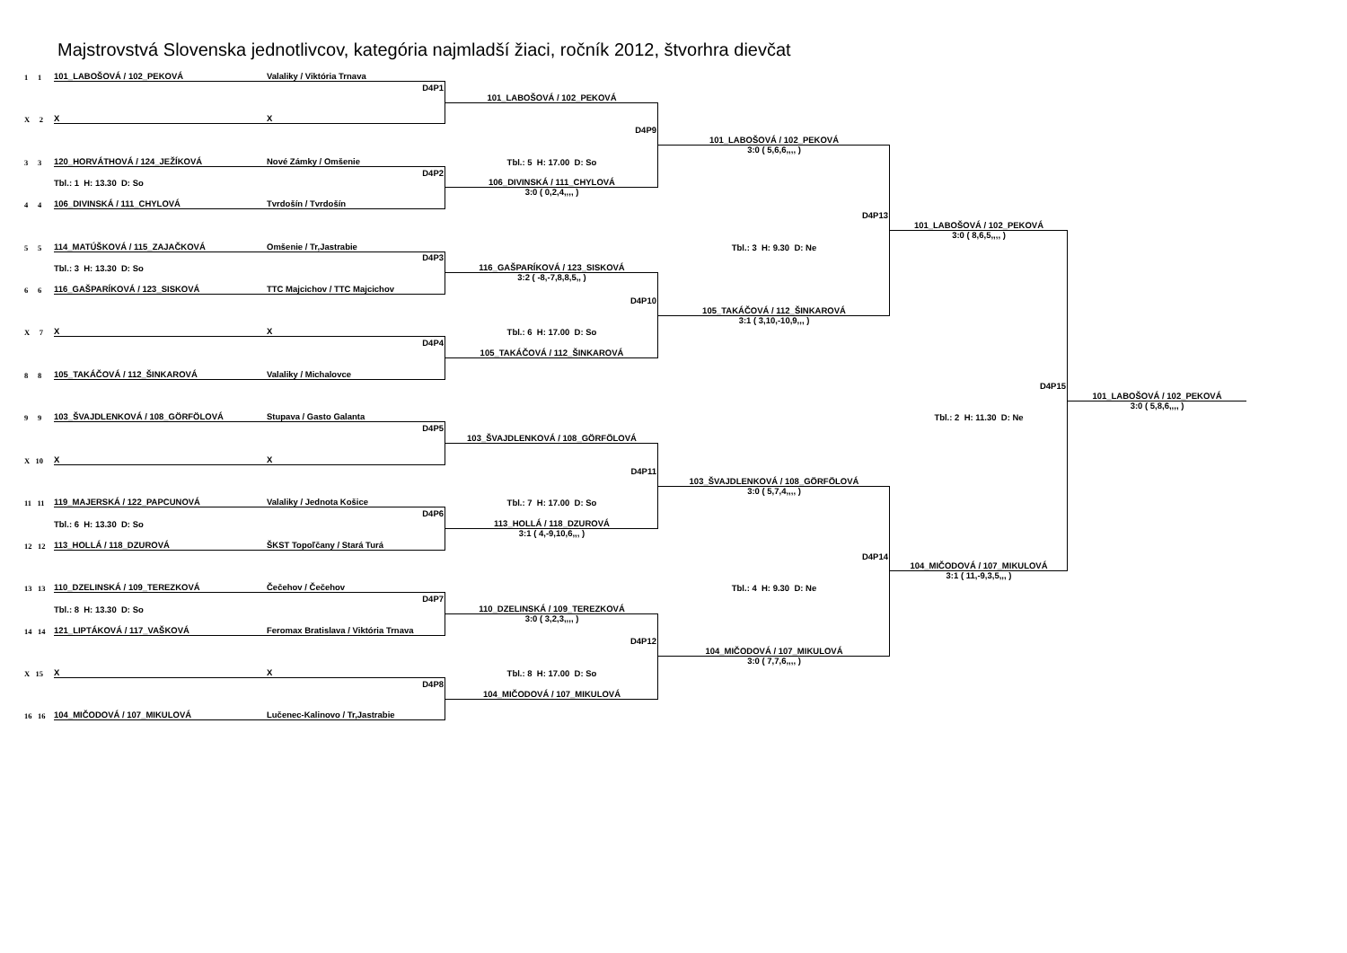Majstrovstvá Slovenska jednotlivcov, kategória najmladší žiaci, ročník 2012, štvorhra dievčat
1 1
101_LABOŠOVÁ / 102_PEKOVÁ
Valaliky / Viktória Trnava
D4P1
101_LABOŠOVÁ / 102_PEKOVÁ
X 2
X
X
D4P9
101_LABOŠOVÁ / 102_PEKOVÁ
3:0 ( 5,6,6,,,, )
3 3
120_HORVÁTHOVÁ / 124_JEŽÍKOVÁ
Nové Zámky / Omšenie
Tbl.: 5 H: 17.00 D: So
D4P2
Tbl.: 1 H: 13.30 D: So
106_DIVINSKÁ / 111_CHYLOVÁ
3:0 ( 0,2,4,,,, )
4 4
106_DIVINSKÁ / 111_CHYLOVÁ
Tvrdošín / Tvrdošín
D4P13
101_LABOŠOVÁ / 102_PEKOVÁ
3:0 ( 8,6,5,,,, )
5 5
114_MATÚŠKOVÁ / 115_ZAJAČKOVÁ
Omšenie / Tr,Jastrabie
Tbl.: 3 H: 9.30 D: Ne
D4P3
Tbl.: 3 H: 13.30 D: So
116_GAŠPARÍKOVÁ / 123_SISKOVÁ
3:2 ( -8,-7,8,8,5,, )
6 6
116_GAŠPARÍKOVÁ / 123_SISKOVÁ
TTC Majcichov / TTC Majcichov
D4P10
105_TAKÁČOVÁ / 112_ŠINKAROVÁ
3:1 ( 3,10,-10,9,,, )
X 7
X
X
Tbl.: 6 H: 17.00 D: So
D4P4
105_TAKÁČOVÁ / 112_ŠINKAROVÁ
8 8
105_TAKÁČOVÁ / 112_ŠINKAROVÁ
Valaliky / Michalovce
D4P15
101_LABOŠOVÁ / 102_PEKOVÁ
3:0 ( 5,8,6,,,, )
9 9
103_ŠVAJDLENKOVÁ / 108_GÖRFÖLOVÁ
Stupava / Gasto Galanta
Tbl.: 2 H: 11.30 D: Ne
D4P5
103_ŠVAJDLENKOVÁ / 108_GÖRFÖLOVÁ
X 10
X
X
D4P11
103_ŠVAJDLENKOVÁ / 108_GÖRFÖLOVÁ
3:0 ( 5,7,4,,,, )
11 11
119_MAJERSKÁ / 122_PAPCUNOVÁ
Valaliky / Jednota Košice
Tbl.: 7 H: 17.00 D: So
D4P6
Tbl.: 6 H: 13.30 D: So
113_HOLLÁ / 118_DZUROVÁ
3:1 ( 4,-9,10,6,,, )
12 12
113_HOLLÁ / 118_DZUROVÁ
ŠKST Topoľčany / Stará Turá
D4P14
104_MIČODOVÁ / 107_MIKULOVÁ
3:1 ( 11,-9,3,5,,, )
13 13
110_DZELINSKÁ / 109_TEREZKOVÁ
Čečehov / Čečehov
Tbl.: 4 H: 9.30 D: Ne
D4P7
Tbl.: 8 H: 13.30 D: So
110_DZELINSKÁ / 109_TEREZKOVÁ
3:0 ( 3,2,3,,,, )
14 14
121_LIPTÁKOVÁ / 117_VAŠKOVÁ
Feromax Bratislava / Viktória Trnava
D4P12
104_MIČODOVÁ / 107_MIKULOVÁ
3:0 ( 7,7,6,,,, )
X 15
X
X
Tbl.: 8 H: 17.00 D: So
D4P8
104_MIČODOVÁ / 107_MIKULOVÁ
16 16
104_MIČODOVÁ / 107_MIKULOVÁ
Lučenec-Kalinovo / Tr,Jastrabie